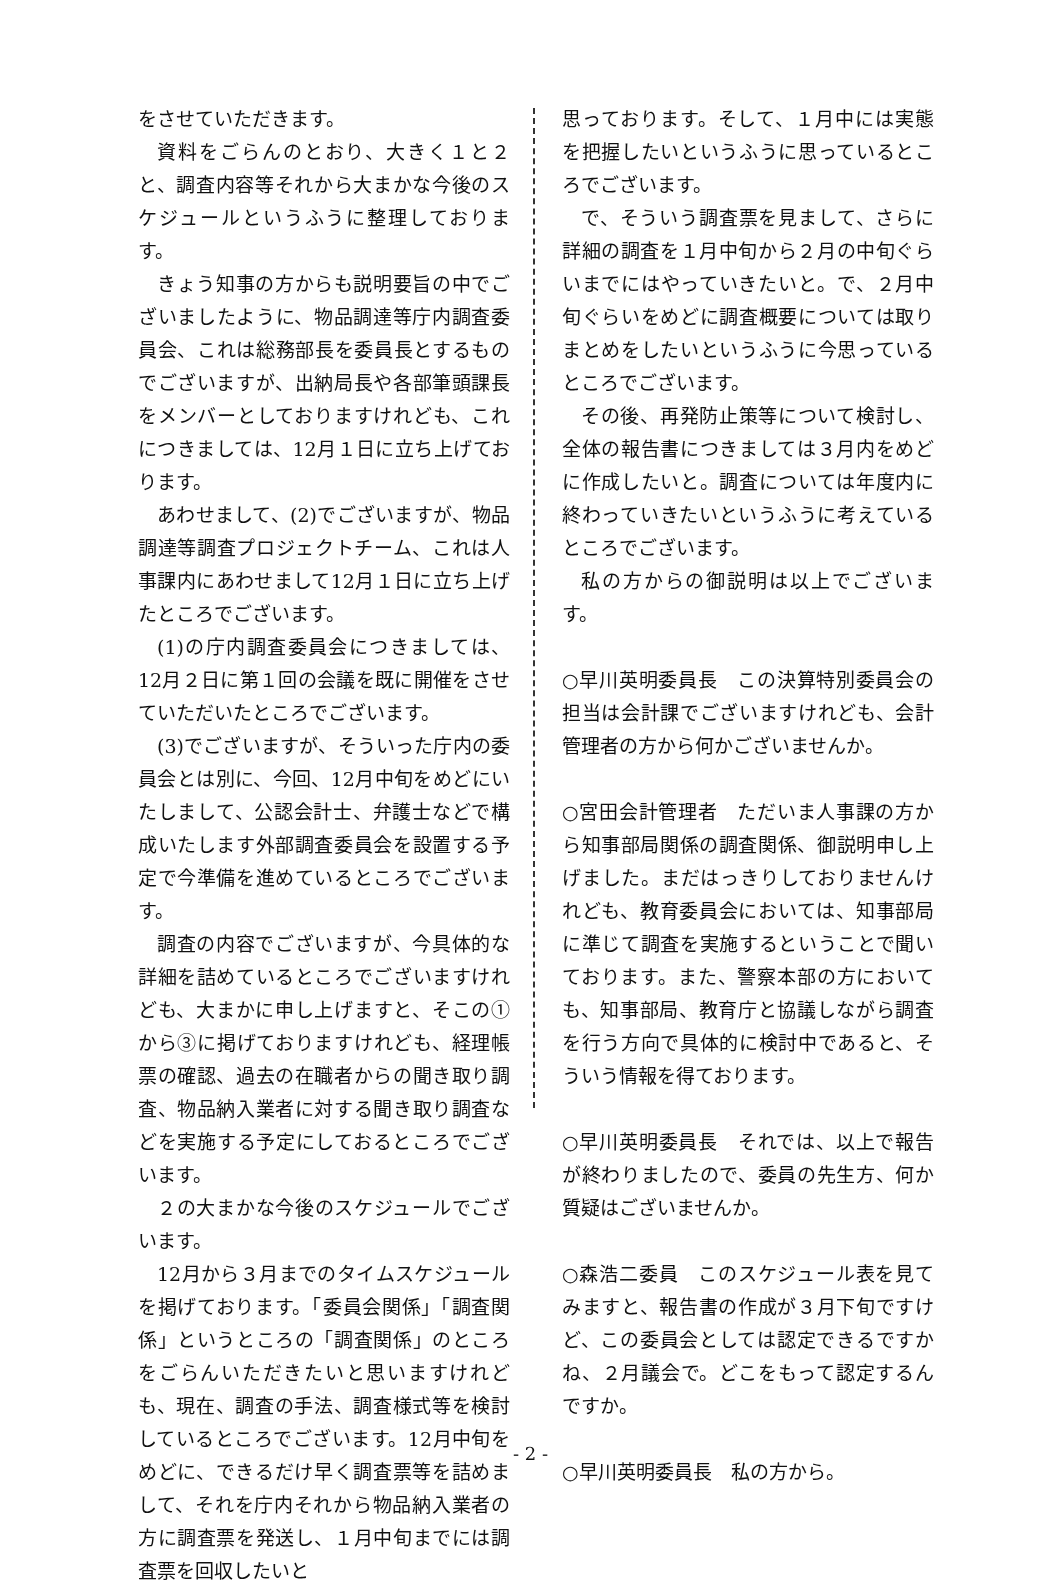をさせていただきます。
資料をごらんのとおり、大きく１と２と、調査内容等それから大まかな今後のスケジュールというふうに整理しております。
きょう知事の方からも説明要旨の中でございましたように、物品調達等庁内調査委員会、これは総務部長を委員長とするものでございますが、出納局長や各部筆頭課長をメンバーとしておりますけれども、これにつきましては、12月１日に立ち上げております。
あわせまして、(2)でございますが、物品調達等調査プロジェクトチーム、これは人事課内にあわせまして12月１日に立ち上げたところでございます。
(1)の庁内調査委員会につきましては、12月２日に第１回の会議を既に開催をさせていただいたところでございます。
(3)でございますが、そういった庁内の委員会とは別に、今回、12月中旬をめどにいたしまして、公認会計士、弁護士などで構成いたします外部調査委員会を設置する予定で今準備を進めているところでございます。
調査の内容でございますが、今具体的な詳細を詰めているところでございますけれども、大まかに申し上げますと、そこの①から③に掲げておりますけれども、経理帳票の確認、過去の在職者からの聞き取り調査、物品納入業者に対する聞き取り調査などを実施する予定にしておるところでございます。
２の大まかな今後のスケジュールでございます。
12月から３月までのタイムスケジュールを掲げております。「委員会関係」「調査関係」というところの「調査関係」のところをごらんいただきたいと思いますけれども、現在、調査の手法、調査様式等を検討しているところでございます。12月中旬をめどに、できるだけ早く調査票等を詰めまして、それを庁内それから物品納入業者の方に調査票を発送し、１月中旬までには調査票を回収したいと
思っております。そして、１月中には実態を把握したいというふうに思っているところでございます。
で、そういう調査票を見まして、さらに詳細の調査を１月中旬から２月の中旬ぐらいまでにはやっていきたいと。で、２月中旬ぐらいをめどに調査概要については取りまとめをしたいというふうに今思っているところでございます。
その後、再発防止策等について検討し、全体の報告書につきましては３月内をめどに作成したいと。調査については年度内に終わっていきたいというふうに考えているところでございます。
私の方からの御説明は以上でございます。
○早川英明委員長　この決算特別委員会の担当は会計課でございますけれども、会計管理者の方から何かございませんか。
○宮田会計管理者　ただいま人事課の方から知事部局関係の調査関係、御説明申し上げました。まだはっきりしておりませんけれども、教育委員会においては、知事部局に準じて調査を実施するということで聞いております。また、警察本部の方においても、知事部局、教育庁と協議しながら調査を行う方向で具体的に検討中であると、そういう情報を得ております。
○早川英明委員長　それでは、以上で報告が終わりましたので、委員の先生方、何か質疑はございませんか。
○森浩二委員　このスケジュール表を見てみますと、報告書の作成が３月下旬ですけど、この委員会としては認定できるですかね、２月議会で。どこをもって認定するんですか。
○早川英明委員長　私の方から。
- 2 -